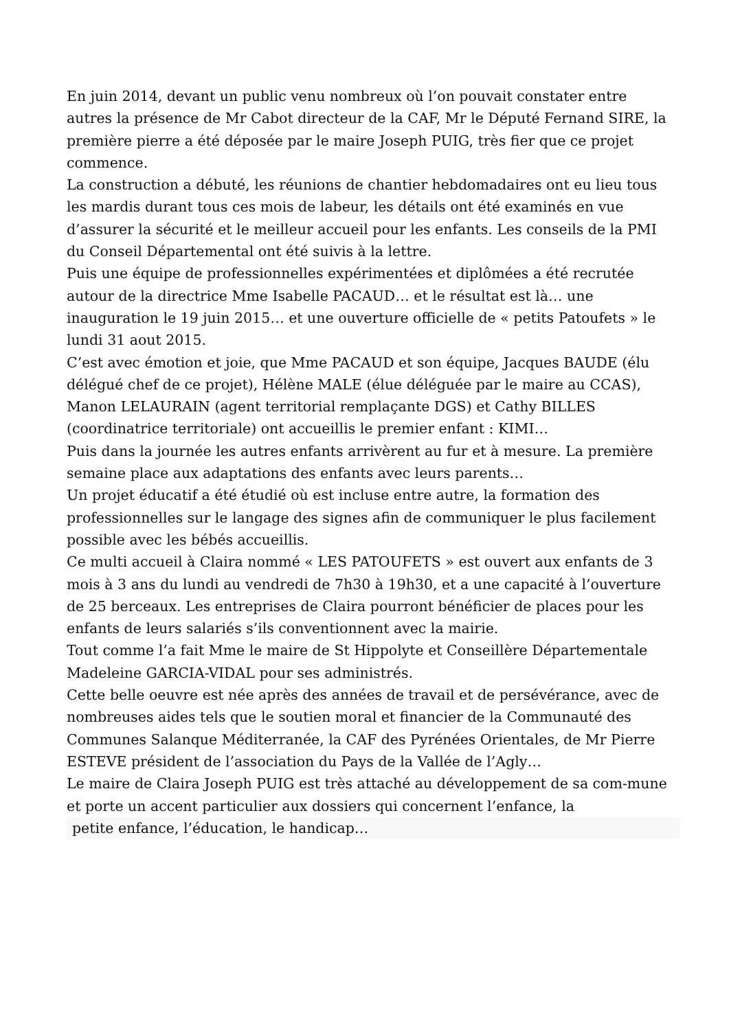En juin 2014, devant un public venu nombreux où l’on pouvait constater entre autres la présence de Mr Cabot directeur de la CAF, Mr le Député Fernand SIRE, la première pierre a été déposée par le maire Joseph PUIG, très fier que ce projet commence.
La construction a débuté, les réunions de chantier hebdomadaires ont eu lieu tous les mardis durant tous ces mois de labeur, les détails ont été examinés en vue d’assurer la sécurité et le meilleur accueil pour les enfants. Les conseils de la PMI du Conseil Départemental ont été suivis à la lettre.
Puis une équipe de professionnelles expérimentées et diplômées a été recrutée autour de la directrice Mme Isabelle PACAUD… et le résultat est là… une inauguration le 19 juin 2015… et une ouverture officielle de « petits Patoufets » le lundi 31 aout 2015.
C’est avec émotion et joie, que Mme PACAUD et son équipe, Jacques BAUDE (élu délégué chef de ce projet), Hélène MALE (élue déléguée par le maire au CCAS), Manon LELAURAIN (agent territorial remplaçante DGS) et Cathy BILLES (coordinatrice territoriale) ont accueillis le premier enfant : KIMI…
Puis dans la journée les autres enfants arrivèrent au fur et à mesure. La première semaine place aux adaptations des enfants avec leurs parents…
Un projet éducatif a été étudié où est incluse entre autre, la formation des professionnelles sur le langage des signes afin de communiquer le plus facilement possible avec les bébés accueillis.
Ce multi accueil à Claira nommé « LES PATOUFETS » est ouvert aux enfants de 3 mois à 3 ans du lundi au vendredi de 7h30 à 19h30, et a une capacité à l’ouverture de 25 berceaux. Les entreprises de Claira pourront bénéficier de places pour les enfants de leurs salariés s’ils conventionnent avec la mairie.
Tout comme l’a fait Mme le maire de St Hippolyte et Conseillère Départementale Madeleine GARCIA-VIDAL pour ses administrés.
Cette belle oeuvre est née après des années de travail et de persévérance, avec de nombreuses aides tels que le soutien moral et financier de la Communauté des Communes Salanque Méditerranée, la CAF des Pyrénées Orientales, de Mr Pierre ESTEVE président de l’association du Pays de la Vallée de l’Agly…
Le maire de Claira Joseph PUIG est très attaché au développement de sa com-mune et porte un accent particulier aux dossiers qui concernent l’enfance, la
petite enfance, l’éducation, le handicap…